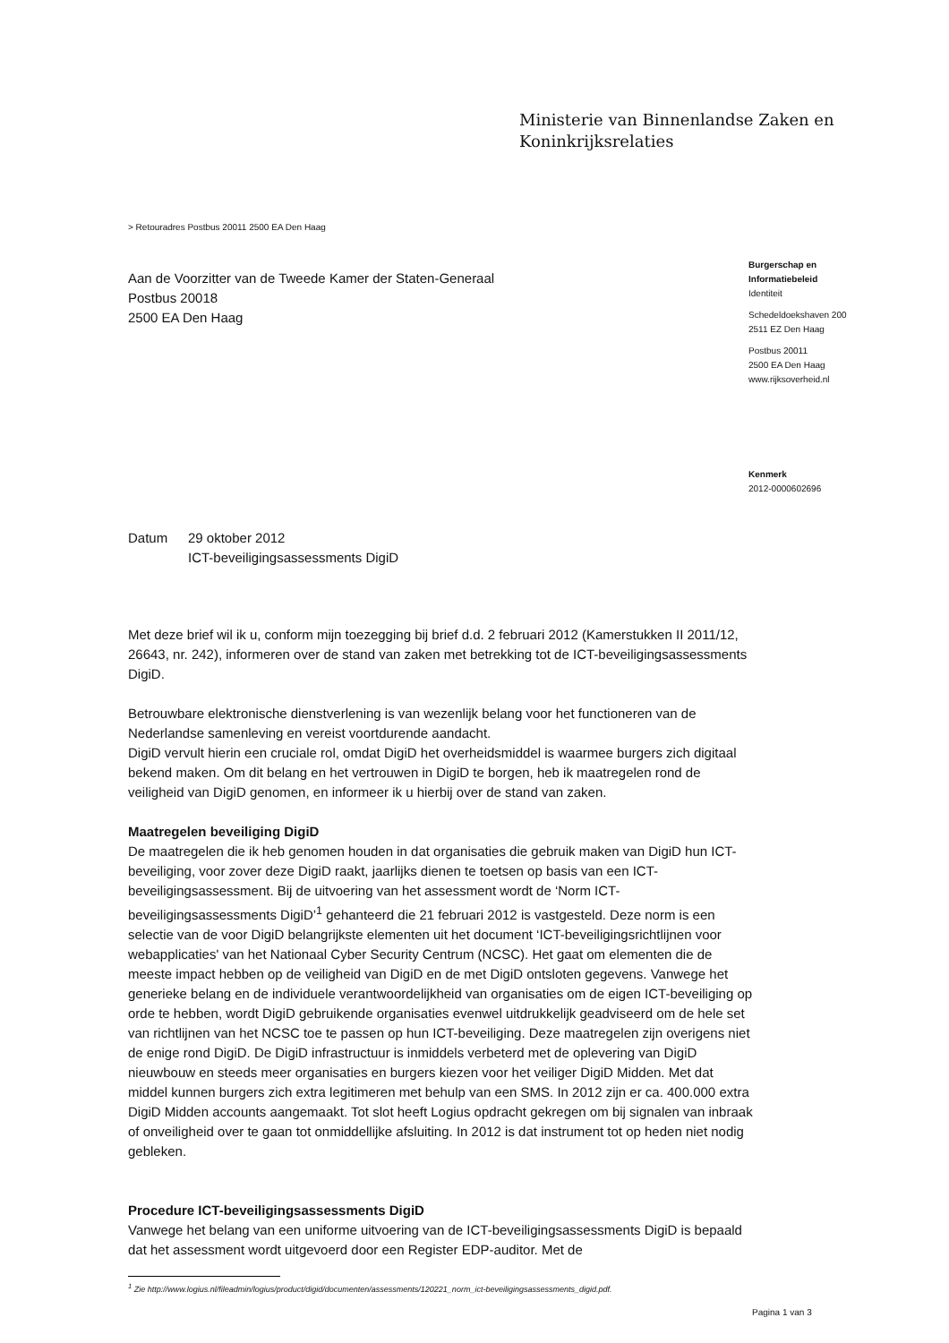Ministerie van Binnenlandse Zaken en
Koninkrijksrelaties
> Retouradres Postbus 20011 2500 EA Den Haag
Aan de Voorzitter van de Tweede Kamer der Staten-Generaal
Postbus 20018
2500 EA Den Haag
Burgerschap en
Informatiebeleid
Identiteit
Schedeldoekshaven 200
2511 EZ Den Haag
Postbus 20011
2500 EA Den Haag
www.rijksoverheid.nl
Kenmerk
2012-0000602696
Datum 29 oktober 2012
ICT-beveiligingsassessments DigiD
Met deze brief wil ik u, conform mijn toezegging bij brief d.d. 2 februari 2012 (Kamerstukken II 2011/12, 26643, nr. 242), informeren over de stand van zaken met betrekking tot de ICT-beveiligingsassessments DigiD.
Betrouwbare elektronische dienstverlening is van wezenlijk belang voor het functioneren van de Nederlandse samenleving en vereist voortdurende aandacht.
DigiD vervult hierin een cruciale rol, omdat DigiD het overheidsmiddel is waarmee burgers zich digitaal bekend maken. Om dit belang en het vertrouwen in DigiD te borgen, heb ik maatregelen rond de veiligheid van DigiD genomen, en informeer ik u hierbij over de stand van zaken.
Maatregelen beveiliging DigiD
De maatregelen die ik heb genomen houden in dat organisaties die gebruik maken van DigiD hun ICT-beveiliging, voor zover deze DigiD raakt, jaarlijks dienen te toetsen op basis van een ICT-beveiligingsassessment. Bij de uitvoering van het assessment wordt de ‘Norm ICT-beveiligingsassessments DigiD’<sup>1</sup> gehanteerd die 21 februari 2012 is vastgesteld. Deze norm is een selectie van de voor DigiD belangrijkste elementen uit het document ‘ICT-beveiligingsrichtlijnen voor webapplicaties' van het Nationaal Cyber Security Centrum (NCSC). Het gaat om elementen die de meeste impact hebben op de veiligheid van DigiD en de met DigiD ontsloten gegevens. Vanwege het generieke belang en de individuele verantwoordelijkheid van organisaties om de eigen ICT-beveiliging op orde te hebben, wordt DigiD gebruikende organisaties evenwel uitdrukkelijk geadviseerd om de hele set van richtlijnen van het NCSC toe te passen op hun ICT-beveiliging. Deze maatregelen zijn overigens niet de enige rond DigiD. De DigiD infrastructuur is inmiddels verbeterd met de oplevering van DigiD nieuwbouw en steeds meer organisaties en burgers kiezen voor het veiliger DigiD Midden. Met dat middel kunnen burgers zich extra legitimeren met behulp van een SMS. In 2012 zijn er ca. 400.000 extra DigiD Midden accounts aangemaakt. Tot slot heeft Logius opdracht gekregen om bij signalen van inbraak of onveiligheid over te gaan tot onmiddellijke afsluiting. In 2012 is dat instrument tot op heden niet nodig gebleken.
Procedure ICT-beveiligingsassessments DigiD
Vanwege het belang van een uniforme uitvoering van de ICT-beveiligingsassessments DigiD is bepaald dat het assessment wordt uitgevoerd door een Register EDP-auditor. Met de
<sup>1</sup> Zie http://www.logius.nl/fileadmin/logius/product/digid/documenten/assessments/120221_norm_ict-beveiligingsassessments_digid.pdf.
Pagina 1 van 3